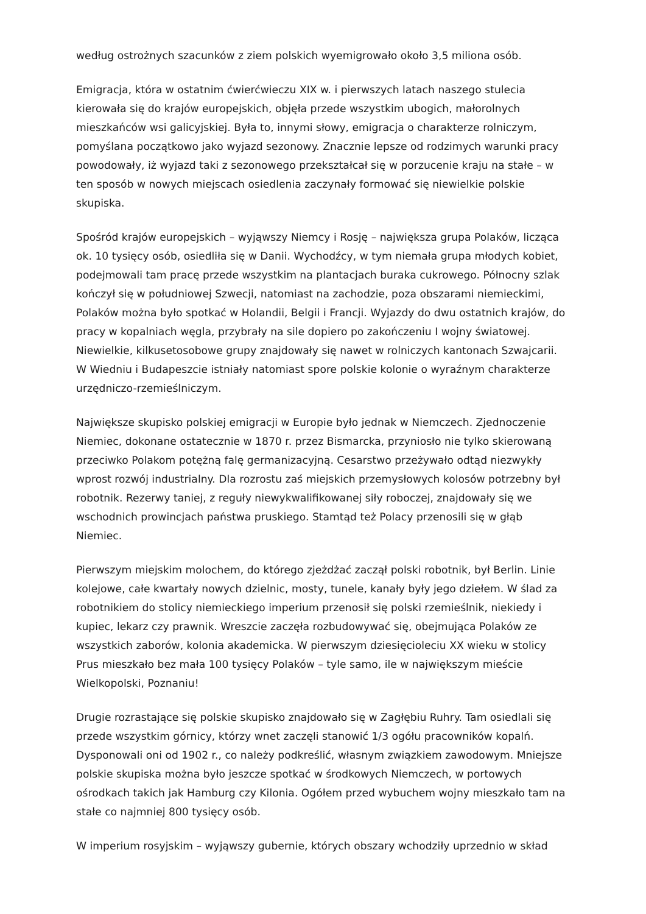według ostrożnych szacunków z ziem polskich wyemigrowało około 3,5 miliona osób.
Emigracja, która w ostatnim ćwierćwieczu XIX w. i pierwszych latach naszego stulecia kierowała się do krajów europejskich, objęła przede wszystkim ubogich, małorolnych mieszkańców wsi galicyjskiej. Była to, innymi słowy, emigracja o charakterze rolniczym, pomyślana początkowo jako wyjazd sezonowy. Znacznie lepsze od rodzimych warunki pracy powodowały, iż wyjazd taki z sezonowego przekształcał się w porzucenie kraju na stałe – w ten sposób w nowych miejscach osiedlenia zaczynały formować się niewielkie polskie skupiska.
Spośród krajów europejskich – wyjąwszy Niemcy i Rosję – największa grupa Polaków, licząca ok. 10 tysięcy osób, osiedliła się w Danii. Wychodźcy, w tym niemała grupa młodych kobiet, podejmowali tam pracę przede wszystkim na plantacjach buraka cukrowego. Północny szlak kończył się w południowej Szwecji, natomiast na zachodzie, poza obszarami niemieckimi, Polaków można było spotkać w Holandii, Belgii i Francji. Wyjazdy do dwu ostatnich krajów, do pracy w kopalniach węgla, przybrały na sile dopiero po zakończeniu I wojny światowej. Niewielkie, kilkusetosobowe grupy znajdowały się nawet w rolniczych kantonach Szwajcarii. W Wiedniu i Budapeszcie istniały natomiast spore polskie kolonie o wyraźnym charakterze urzędniczo-rzemieślniczym.
Największe skupisko polskiej emigracji w Europie było jednak w Niemczech. Zjednoczenie Niemiec, dokonane ostatecznie w 1870 r. przez Bismarcka, przyniosło nie tylko skierowaną przeciwko Polakom potężną falę germanizacyjną. Cesarstwo przeżywało odtąd niezwykły wprost rozwój industrialny. Dla rozrostu zaś miejskich przemysłowych kolosów potrzebny był robotnik. Rezerwy taniej, z reguły niewykwalifikowanej siły roboczej, znajdowały się we wschodnich prowincjach państwa pruskiego. Stamtąd też Polacy przenosili się w głąb Niemiec.
Pierwszym miejskim molochem, do którego zjeżdżać zaczął polski robotnik, był Berlin. Linie kolejowe, całe kwartały nowych dzielnic, mosty, tunele, kanały były jego dziełem. W ślad za robotnikiem do stolicy niemieckiego imperium przenosił się polski rzemieślnik, niekiedy i kupiec, lekarz czy prawnik. Wreszcie zaczęła rozbudowywać się, obejmująca Polaków ze wszystkich zaborów, kolonia akademicka. W pierwszym dziesięcioleciu XX wieku w stolicy Prus mieszkało bez mała 100 tysięcy Polaków – tyle samo, ile w największym mieście Wielkopolski, Poznaniu!
Drugie rozrastające się polskie skupisko znajdowało się w Zagłębiu Ruhry. Tam osiedlali się przede wszystkim górnicy, którzy wnet zaczęli stanowić 1/3 ogółu pracowników kopalń. Dysponowali oni od 1902 r., co należy podkreślić, własnym związkiem zawodowym. Mniejsze polskie skupiska można było jeszcze spotkać w środkowych Niemczech, w portowych ośrodkach takich jak Hamburg czy Kilonia. Ogółem przed wybuchem wojny mieszkało tam na stałe co najmniej 800 tysięcy osób.
W imperium rosyjskim – wyjąwszy gubernie, których obszary wchodziły uprzednio w skład